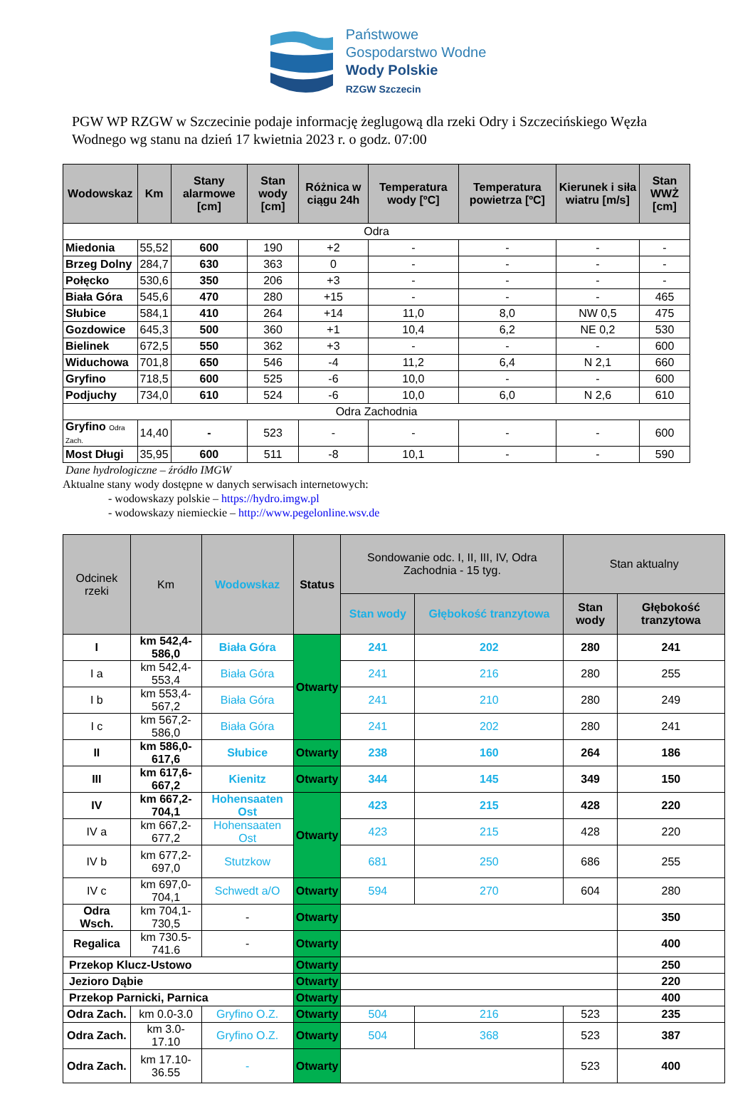Państwowe
Gospodarstwo Wodne
Wody Polskie
RZGW Szczecin
PGW WP RZGW w Szczecinie podaje informację żeglugową dla rzeki Odry i Szczecińskiego Węzła Wodnego wg stanu na dzień 17 kwietnia 2023 r. o godz. 07:00
| Wodowskaz | Km | Stany alarmowe [cm] | Stan wody [cm] | Różnica w ciągu 24h | Temperatura wody [ºC] | Temperatura powietrza [ºC] | Kierunek i siła wiatru [m/s] | Stan WWŻ [cm] |
| --- | --- | --- | --- | --- | --- | --- | --- | --- |
| Odra | | | | | | | | |
| Miedonia | 55,52 | 600 | 190 | +2 | - | - | - | - |
| Brzeg Dolny | 284,7 | 630 | 363 | 0 | - | - | - | - |
| Połęcko | 530,6 | 350 | 206 | +3 | - | - | - | - |
| Biała Góra | 545,6 | 470 | 280 | +15 | - | - | - | 465 |
| Słubice | 584,1 | 410 | 264 | +14 | 11,0 | 8,0 | NW 0,5 | 475 |
| Gozdowice | 645,3 | 500 | 360 | +1 | 10,4 | 6,2 | NE 0,2 | 530 |
| Bielinek | 672,5 | 550 | 362 | +3 | - | - | - | 600 |
| Widuchowa | 701,8 | 650 | 546 | -4 | 11,2 | 6,4 | N 2,1 | 660 |
| Gryfino | 718,5 | 600 | 525 | -6 | 10,0 | - | - | 600 |
| Podjuchy | 734,0 | 610 | 524 | -6 | 10,0 | 6,0 | N 2,6 | 610 |
| Odra Zachodnia | | | | | | | | |
| Gryfino Odra Zach. | 14,40 | - | 523 | - | - | - | - | 600 |
| Most Długi | 35,95 | 600 | 511 | -8 | 10,1 | - | - | 590 |
Dane hydrologiczne – źródło IMGW
Aktualne stany wody dostępne w danych serwisach internetowych:
- wodowskazy polskie – https://hydro.imgw.pl
- wodowskazy niemieckie – http://www.pegelonline.wsv.de
| Odcinek rzeki | Km | Wodowskaz | Status | Sondowanie odc. I, II, III, IV, Odra Zachodnia - 15 tyg. | | Stan aktualny | |
| --- | --- | --- | --- | --- | --- | --- | --- |
| | | | | Stan wody | Głębokość tranzytowa | Stan wody | Głębokość tranzytowa |
| I | km 542,4-586,0 | Biała Góra | Otwarty | 241 | 202 | 280 | 241 |
| I a | km 542,4-553,4 | Biała Góra | | 241 | 216 | 280 | 255 |
| I b | km 553,4-567,2 | Biała Góra | | 241 | 210 | 280 | 249 |
| I c | km 567,2-586,0 | Biała Góra | | 241 | 202 | 280 | 241 |
| II | km 586,0-617,6 | Słubice | Otwarty | 238 | 160 | 264 | 186 |
| III | km 617,6-667,2 | Kienitz | Otwarty | 344 | 145 | 349 | 150 |
| IV | km 667,2-704,1 | Hohensaaten Ost | Otwarty | 423 | 215 | 428 | 220 |
| IV a | km 667,2-677,2 | Hohensaaten Ost | | 423 | 215 | 428 | 220 |
| IV b | km 677,2-697,0 | Stutzkow | | 681 | 250 | 686 | 255 |
| IV c | km 697,0-704,1 | Schwedt a/O | Otwarty | 594 | 270 | 604 | 280 |
| Odra Wsch. | km 704,1-730,5 | - | Otwarty | | | | 350 |
| Regalica | km 730.5-741.6 | - | Otwarty | | | | 400 |
| Przekop Klucz-Ustowo | | | Otwarty | | | | 250 |
| Jezioro Dąbie | | | Otwarty | | | | 220 |
| Przekop Parnicki, Parnica | | | Otwarty | | | | 400 |
| Odra Zach. | km 0.0-3.0 | Gryfino O.Z. | Otwarty | 504 | 216 | 523 | 235 |
| Odra Zach. | km 3.0-17.10 | Gryfino O.Z. | Otwarty | 504 | 368 | 523 | 387 |
| Odra Zach. | km 17.10-36.55 | - | Otwarty | | | 523 | 400 |